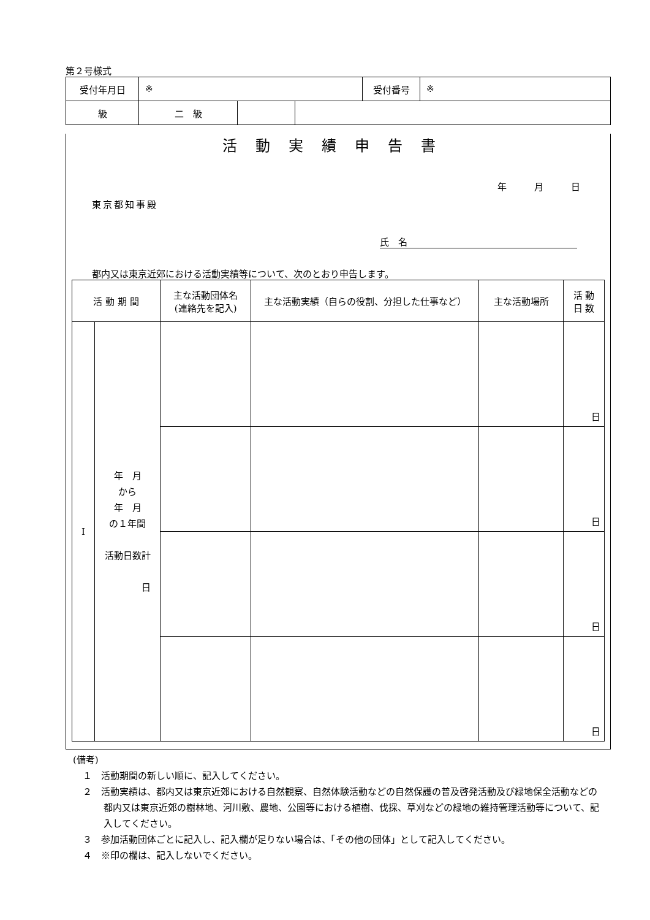第２号様式
| 受付年月日 | ※ | | | 受付番号 | ※ |
| 級 | 二 級 | | | | |
活動実績申告書
年　　　月　　　日
東京都知事殿
氏　名
都内又は東京近郊における活動実績等について、次のとおり申告します。
| 活 動 期 間 | | 主な活動団体名 (連絡先を記入) | 主な活動実績（自らの役割、分担した仕事など） | 主な活動場所 | 活 動 日 数 |
| --- | --- | --- | --- | --- | --- |
| I | 年 月 から 年 月 の１年間 活動日数計 日 | | | | 日 |
| | | | | | 日 |
| | | | | | 日 |
| | | | | | 日 |
(備考)
１　活動期間の新しい順に、記入してください。
２　活動実績は、都内又は東京近郊における自然観察、自然体験活動などの自然保護の普及啓発活動及び緑地保全活動などの都内又は東京近郊の樹林地、河川敷、農地、公園等における植樹、伐採、草刈などの緑地の維持管理活動等について、記入してください。
３　参加活動団体ごとに記入し、記入欄が足りない場合は、「その他の団体」として記入してください。
４　※印の欄は、記入しないでください。